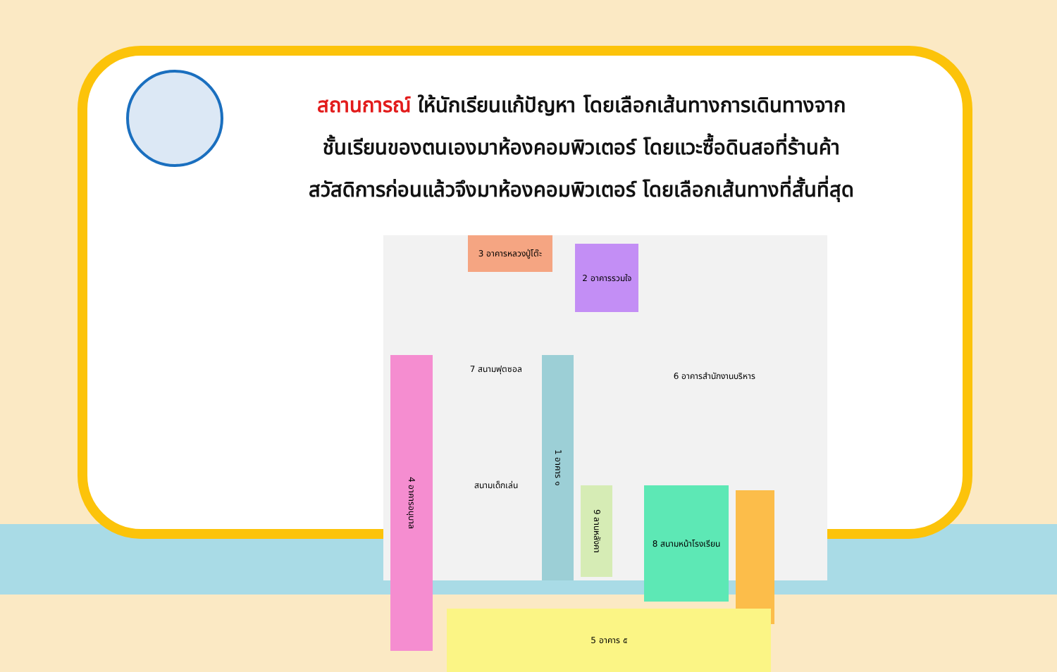สถานการณ์ ให้นักเรียนแก้ปัญหา โดยเลือกเส้นทางการเดินทางจาก
ชั้นเรียนของตนเองมาห้องคอมพิวเตอร์ โดยแวะซื้อดินสอที่ร้านค้า
สวัสดิการก่อนแล้วจึงมาห้องคอมพิวเตอร์ โดยเลือกเส้นทางที่สั้นที่สุด
3 อาคารหลวงปู่โต๊ะ
2 อาคารรวมใจ
6 อาคารสำนักงานบริหาร
4 อาคารอนุบาล
7 สนามฟุตซอล
สนามเด็กเล่น
1 อาคาร ๑
9 ลานหลังคา
8 สนามหน้าโรงเรียน
5 อาคาร ๕